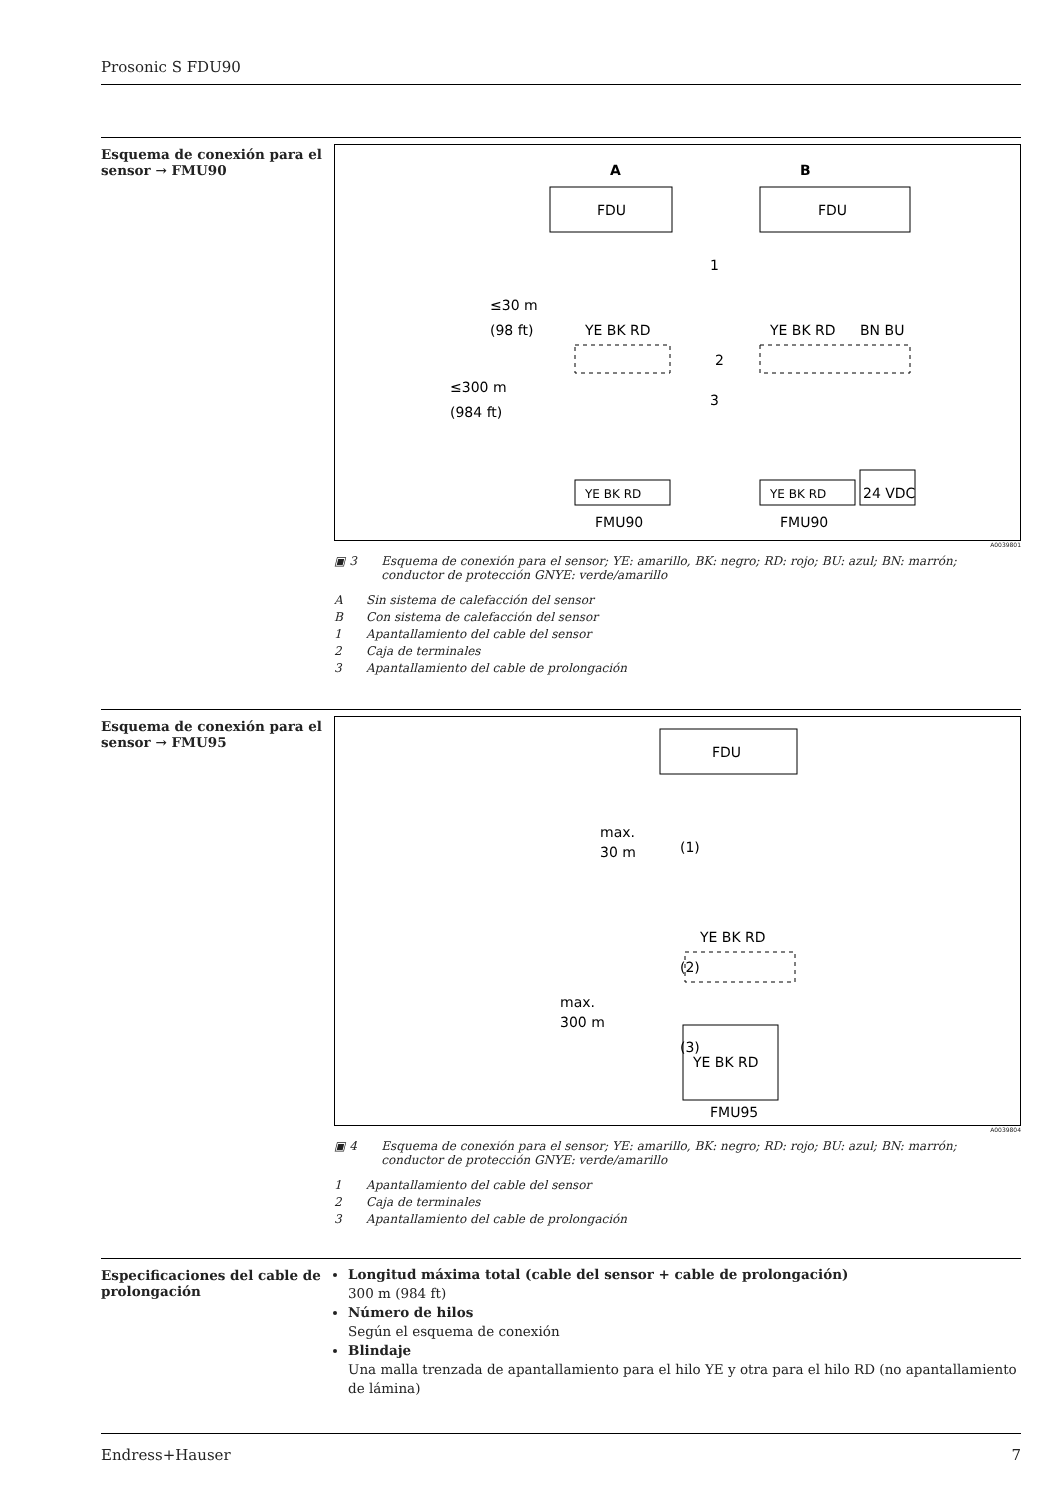Prosonic S FDU90
Esquema de conexión para el sensor → FMU90
A
B
FDU
FDU
≤30 m
(98 ft)
≤300 m
(984 ft)
YE BK RD
YE BK RD
BN BU
2
1
3
YE BK RD
YE BK RD
24 VDC
FMU90
FMU90
A0039801
▣ 3 Esquema de conexión para el sensor; YE: amarillo, BK: negro; RD: rojo; BU: azul; BN: marrón; conductor de protección GNYE: verde/amarillo
A Sin sistema de calefacción del sensor
B Con sistema de calefacción del sensor
1 Apantallamiento del cable del sensor
2 Caja de terminales
3 Apantallamiento del cable de prolongación
Esquema de conexión para el sensor → FMU95
FDU
max.
30 m
max.
300 m
(1)
(2)
(3)
YE BK RD
YE BK RD
FMU95
A0039804
▣ 4 Esquema de conexión para el sensor; YE: amarillo, BK: negro; RD: rojo; BU: azul; BN: marrón; conductor de protección GNYE: verde/amarillo
1 Apantallamiento del cable del sensor
2 Caja de terminales
3 Apantallamiento del cable de prolongación
Especificaciones del cable de prolongación
Longitud máxima total (cable del sensor + cable de prolongación)
300 m (984 ft)
Número de hilos
Según el esquema de conexión
Blindaje
Una malla trenzada de apantallamiento para el hilo YE y otra para el hilo RD (no apantallamiento de lámina)
Endress+Hauser 7